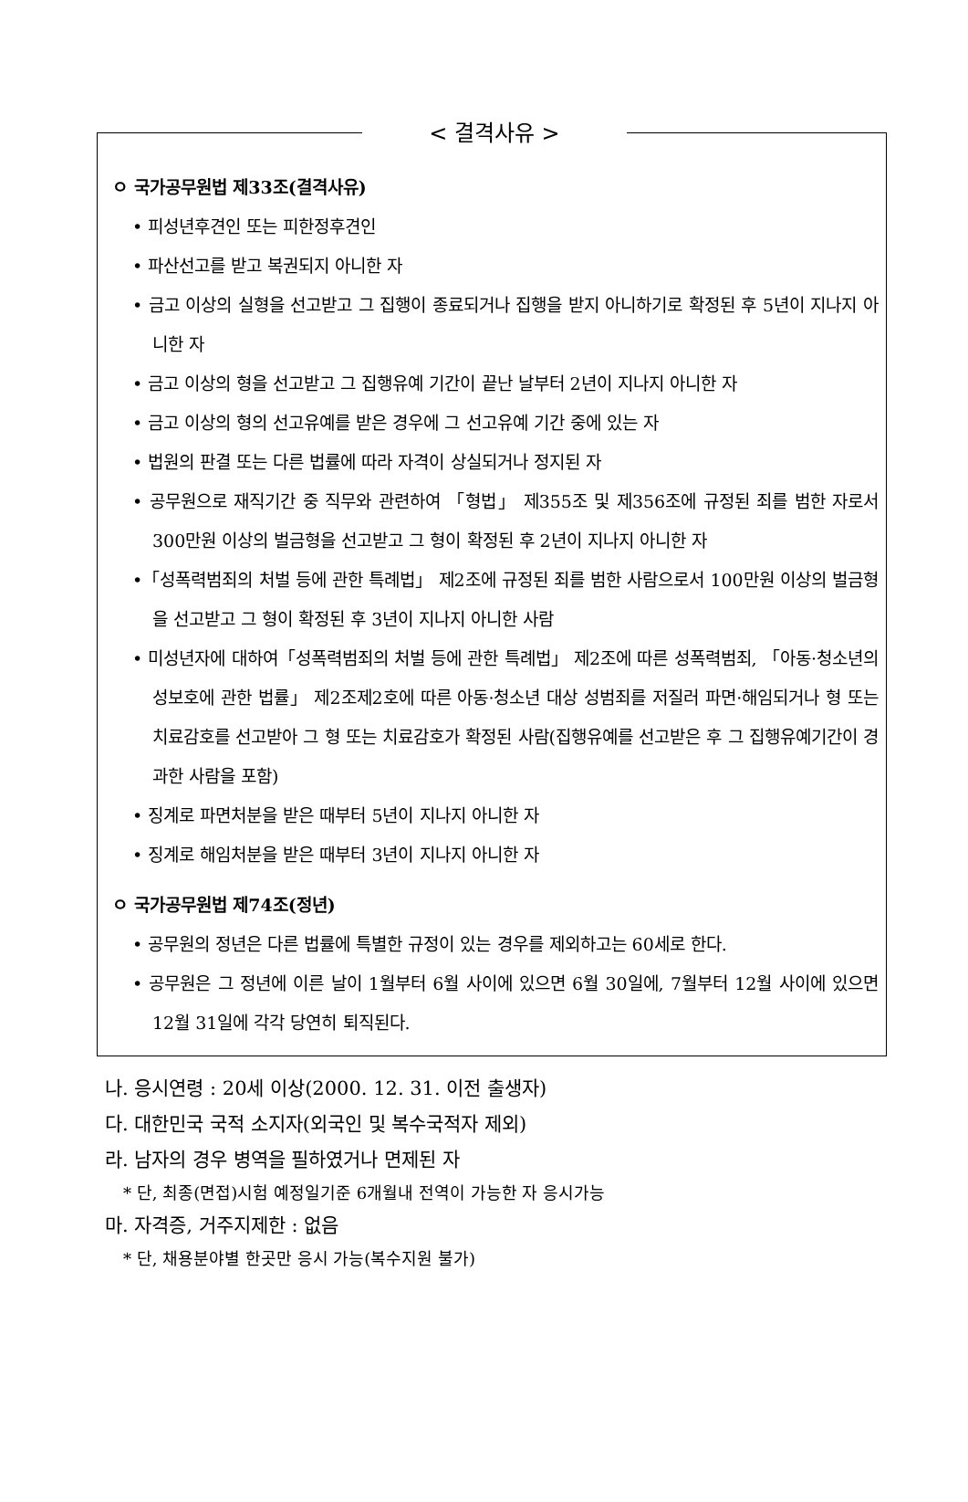< 결격사유 >
ㅇ 국가공무원법 제33조(결격사유)
• 피성년후견인 또는 피한정후견인
• 파산선고를 받고 복권되지 아니한 자
• 금고 이상의 실형을 선고받고 그 집행이 종료되거나 집행을 받지 아니하기로 확정된 후 5년이 지나지 아니한 자
• 금고 이상의 형을 선고받고 그 집행유예 기간이 끝난 날부터 2년이 지나지 아니한 자
• 금고 이상의 형의 선고유예를 받은 경우에 그 선고유예 기간 중에 있는 자
• 법원의 판결 또는 다른 법률에 따라 자격이 상실되거나 정지된 자
• 공무원으로 재직기간 중 직무와 관련하여 「형법」 제355조 및 제356조에 규정된 죄를 범한 자로서 300만원 이상의 벌금형을 선고받고 그 형이 확정된 후 2년이 지나지 아니한 자
•「성폭력범죄의 처벌 등에 관한 특례법」 제2조에 규정된 죄를 범한 사람으로서 100만원 이상의 벌금형을 선고받고 그 형이 확정된 후 3년이 지나지 아니한 사람
• 미성년자에 대하여「성폭력범죄의 처벌 등에 관한 특례법」 제2조에 따른 성폭력범죄, 「아동·청소년의 성보호에 관한 법률」 제2조제2호에 따른 아동·청소년 대상 성범죄를 저질러 파면·해임되거나 형 또는 치료감호를 선고받아 그 형 또는 치료감호가 확정된 사람(집행유예를 선고받은 후 그 집행유예기간이 경과한 사람을 포함)
• 징계로 파면처분을 받은 때부터 5년이 지나지 아니한 자
• 징계로 해임처분을 받은 때부터 3년이 지나지 아니한 자
ㅇ 국가공무원법 제74조(정년)
• 공무원의 정년은 다른 법률에 특별한 규정이 있는 경우를 제외하고는 60세로 한다.
• 공무원은 그 정년에 이른 날이 1월부터 6월 사이에 있으면 6월 30일에, 7월부터 12월 사이에 있으면 12월 31일에 각각 당연히 퇴직된다.
나. 응시연령 : 20세 이상(2000. 12. 31. 이전 출생자)
다. 대한민국 국적 소지자(외국인 및 복수국적자 제외)
라. 남자의 경우 병역을 필하였거나 면제된 자
* 단, 최종(면접)시험 예정일기준 6개월내 전역이 가능한 자 응시가능
마. 자격증, 거주지제한 : 없음
* 단, 채용분야별 한곳만 응시 가능(복수지원 불가)